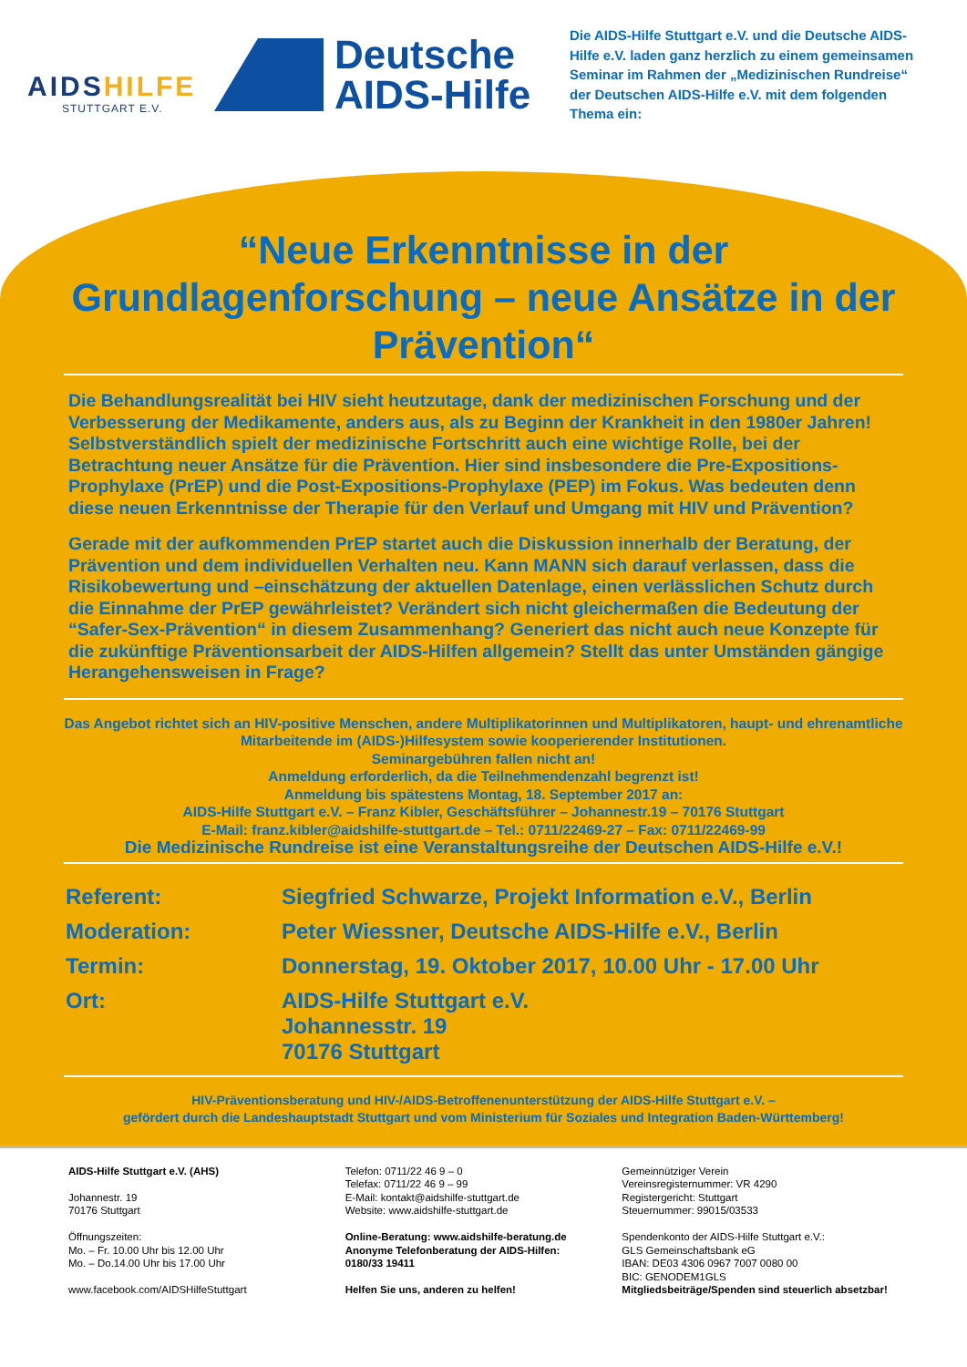AIDSHILFE
STUTTGART E.V.
Deutsche
AIDS-Hilfe
Die AIDS-Hilfe Stuttgart e.V. und die Deutsche AIDS-Hilfe e.V. laden ganz herzlich zu einem gemeinsamen Seminar im Rahmen der „Medizinischen Rundreise“ der Deutschen AIDS-Hilfe e.V. mit dem folgenden Thema ein:
“Neue Erkenntnisse in der Grundlagenforschung – neue Ansätze in der Prävention“
Die Behandlungsrealität bei HIV sieht heutzutage, dank der medizinischen Forschung und der Verbesserung der Medikamente, anders aus, als zu Beginn der Krankheit in den 1980er Jahren! Selbstverständlich spielt der medizinische Fortschritt auch eine wichtige Rolle, bei der Betrachtung neuer Ansätze für die Prävention. Hier sind insbesondere die Pre-Expositions-Prophylaxe (PrEP) und die Post-Expositions-Prophylaxe (PEP) im Fokus. Was bedeuten denn diese neuen Erkenntnisse der Therapie für den Verlauf und Umgang mit HIV und Prävention?
Gerade mit der aufkommenden PrEP startet auch die Diskussion innerhalb der Beratung, der Prävention und dem individuellen Verhalten neu. Kann MANN sich darauf verlassen, dass die Risikobewertung und –einschätzung der aktuellen Datenlage, einen verlässlichen Schutz durch die Einnahme der PrEP gewährleistet? Verändert sich nicht gleichermaßen die Bedeutung der “Safer-Sex-Prävention“ in diesem Zusammenhang? Generiert das nicht auch neue Konzepte für die zukünftige Präventionsarbeit der AIDS-Hilfen allgemein? Stellt das unter Umständen gängige Herangehensweisen in Frage?
Das Angebot richtet sich an HIV-positive Menschen, andere Multiplikatorinnen und Multiplikatoren, haupt- und ehrenamtliche Mitarbeitende im (AIDS-)Hilfesystem sowie kooperierender Institutionen.
Seminargebühren fallen nicht an!
Anmeldung erforderlich, da die Teilnehmendenzahl begrenzt ist!
Anmeldung bis spätestens Montag, 18. September 2017 an:
AIDS-Hilfe Stuttgart e.V. – Franz Kibler, Geschäftsführer – Johannestr.19 – 70176 Stuttgart
E-Mail: franz.kibler@aidshilfe-stuttgart.de – Tel.: 0711/22469-27 – Fax: 0711/22469-99
Die Medizinische Rundreise ist eine Veranstaltungsreihe der Deutschen AIDS-Hilfe e.V.!
| Referent: | Siegfried Schwarze, Projekt Information e.V., Berlin |
| Moderation: | Peter Wiessner, Deutsche AIDS-Hilfe e.V., Berlin |
| Termin: | Donnerstag, 19. Oktober 2017, 10.00 Uhr - 17.00 Uhr |
| Ort: | AIDS-Hilfe Stuttgart e.V. Johannesstr. 19 70176 Stuttgart |
HIV-Präventionsberatung und HIV-/AIDS-Betroffenenunterstützung der AIDS-Hilfe Stuttgart e.V. –
gefördert durch die Landeshauptstadt Stuttgart und vom Ministerium für Soziales und Integration Baden-Württemberg!
AIDS-Hilfe Stuttgart e.V. (AHS)
Johannestr. 19
70176 Stuttgart
Öffnungszeiten:
Mo. – Fr. 10.00 Uhr bis 12.00 Uhr
Mo. – Do.14.00 Uhr bis 17.00 Uhr
www.facebook.com/AIDSHilfeStuttgart
Telefon: 0711/22 46 9 – 0
Telefax: 0711/22 46 9 – 99
E-Mail: kontakt@aidshilfe-stuttgart.de
Website: www.aidshilfe-stuttgart.de
Online-Beratung: www.aidshilfe-beratung.de
Anonyme Telefonberatung der AIDS-Hilfen:
0180/33 19411
Helfen Sie uns, anderen zu helfen!
Gemeinnütziger Verein
Vereinsregisternummer: VR 4290
Registergericht: Stuttgart
Steuernummer: 99015/03533
Spendenkonto der AIDS-Hilfe Stuttgart e.V.:
GLS Gemeinschaftsbank eG
IBAN: DE03 4306 0967 7007 0080 00
BIC: GENODEM1GLS
Mitgliedsbeiträge/Spenden sind steuerlich absetzbar!